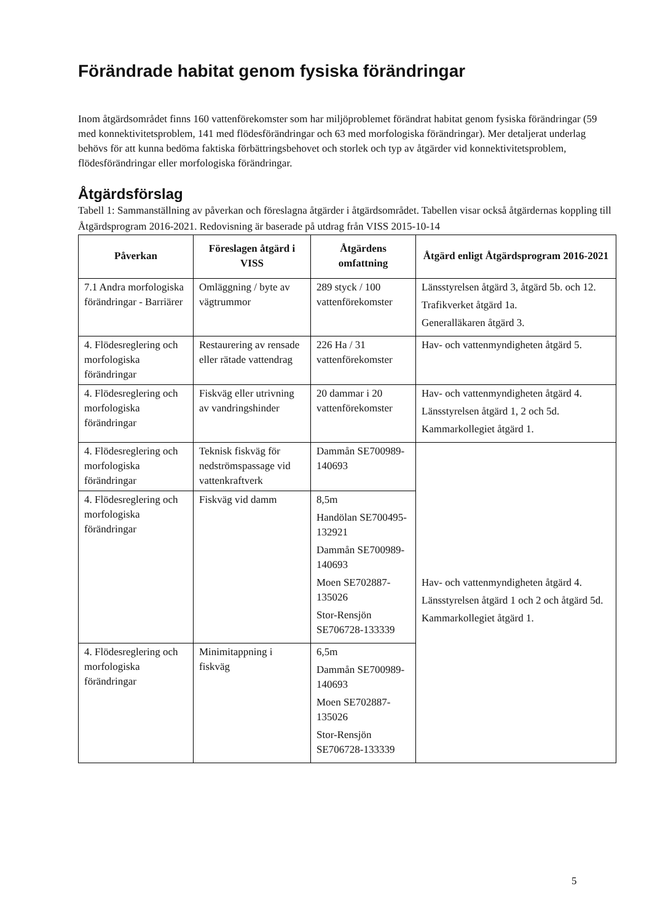Förändrade habitat genom fysiska förändringar
Inom åtgärdsområdet finns 160 vattenförekomster som har miljöproblemet förändrat habitat genom fysiska förändringar (59 med konnektivitetsproblem, 141 med flödesförändringar och 63 med morfologiska förändringar). Mer detaljerat underlag behövs för att kunna bedöma faktiska förbättringsbehovet och storlek och typ av åtgärder vid konnektivitetsproblem, flödesförändringar eller morfologiska förändringar.
Åtgärdsförslag
Tabell 1: Sammanställning av påverkan och föreslagna åtgärder i åtgärdsområdet. Tabellen visar också åtgärdernas koppling till Åtgärdsprogram 2016-2021. Redovisning är baserade på utdrag från VISS 2015-10-14
| Påverkan | Föreslagen åtgärd i VISS | Åtgärdens omfattning | Åtgärd enligt Åtgärdsprogram 2016-2021 |
| --- | --- | --- | --- |
| 7.1 Andra morfologiska förändringar - Barriärer | Omläggning / byte av vägtrummor | 289 styck / 100 vattenförekomster | Länsstyrelsen åtgärd 3, åtgärd 5b. och 12. Trafikverket åtgärd 1a. Generalläkaren åtgärd 3. |
| 4. Flödesreglering och morfologiska förändringar | Restaurering av rensade eller rätade vattendrag | 226 Ha / 31 vattenförekomster | Hav- och vattenmyndigheten åtgärd 5. |
| 4. Flödesreglering och morfologiska förändringar | Fiskväg eller utrivning av vandringshinder | 20 dammar i 20 vattenförekomster | Hav- och vattenmyndigheten åtgärd 4. Länsstyrelsen åtgärd 1, 2 och 5d. Kammarkollegiet åtgärd 1. |
| 4. Flödesreglering och morfologiska förändringar | Teknisk fiskväg för nedströmspassage vid vattenkraftverk | Dammån SE700989-140693 | Hav- och vattenmyndigheten åtgärd 4. Länsstyrelsen åtgärd 1 och 2 och åtgärd 5d. Kammarkollegiet åtgärd 1. |
| 4. Flödesreglering och morfologiska förändringar | Fiskväg vid damm | 8,5m Handölan SE700495-132921 Dammån SE700989-140693 Moen SE702887-135026 Stor-Rensjön SE706728-133339 | |
| 4. Flödesreglering och morfologiska förändringar | Minimitappning i fiskväg | 6,5m Dammån SE700989-140693 Moen SE702887-135026 Stor-Rensjön SE706728-133339 | |
5